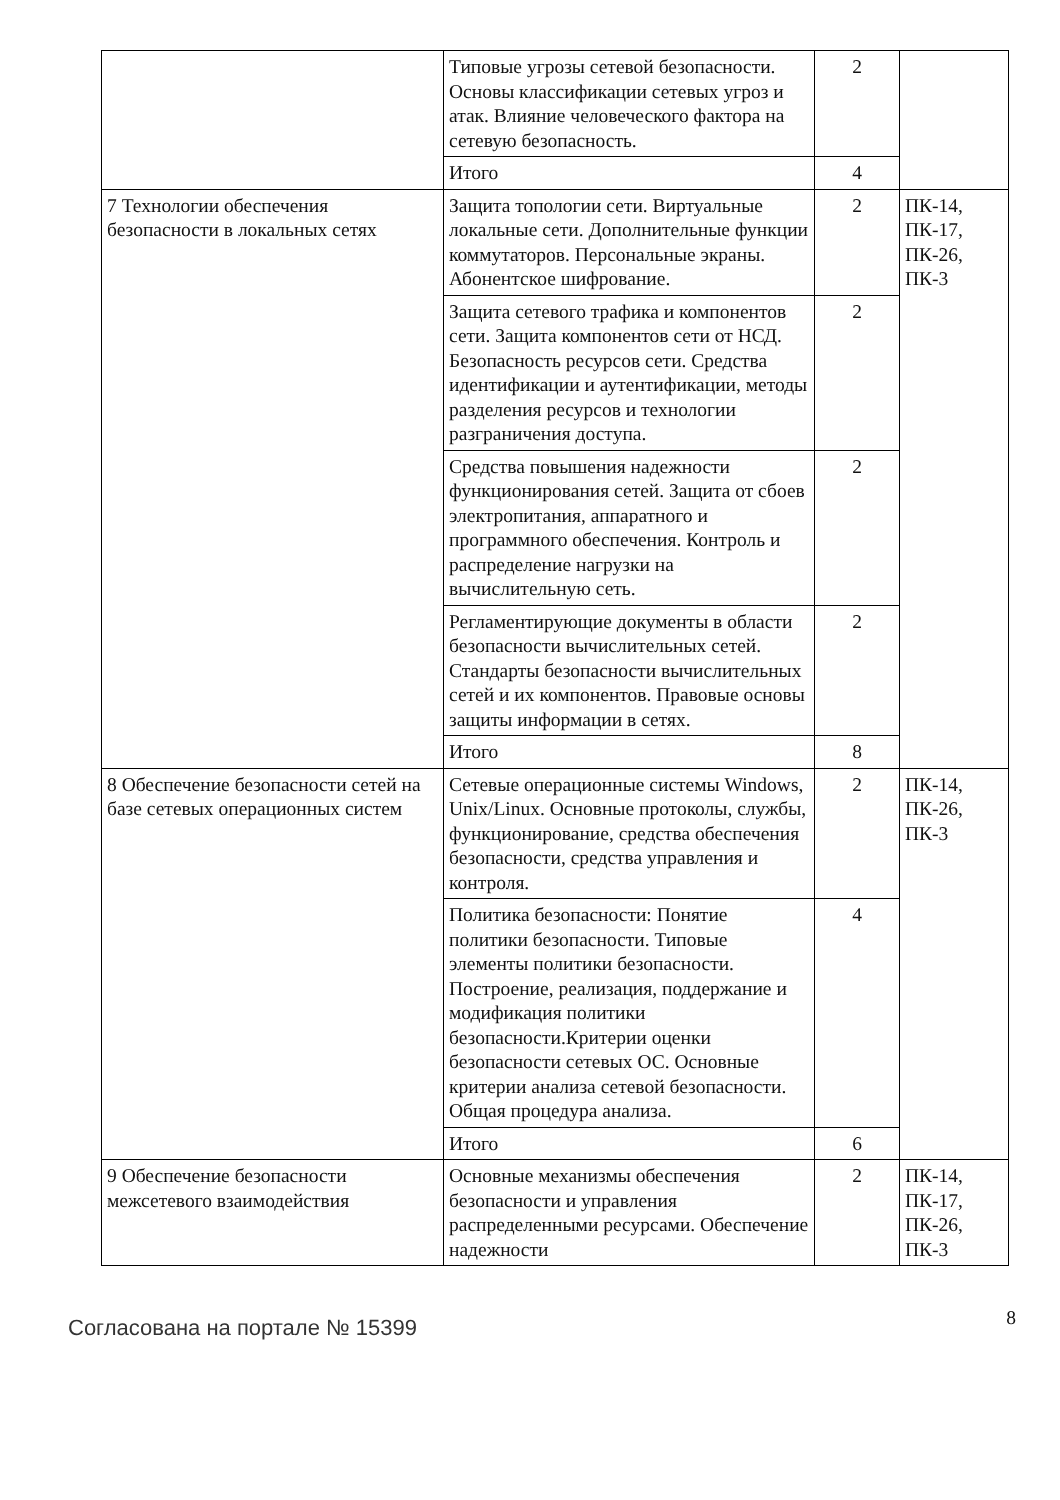| | Типовые угрозы сетевой безопасности. Основы классификации сетевых угроз и атак. Влияние человеческого фактора на сетевую безопасность. | 2 | |
| | Итого | 4 | |
| 7 Технологии обеспечения безопасности в локальных сетях | Защита топологии сети. Виртуальные локальные сети. Дополнительные функции коммутаторов. Персональные экраны. Абонентское шифрование. | 2 | ПК-14, ПК-17, ПК-26, ПК-3 |
| | Защита сетевого трафика и компонентов сети. Защита компонентов сети от НСД. Безопасность ресурсов сети. Средства идентификации и аутентификации, методы разделения ресурсов и технологии разграничения доступа. | 2 | |
| | Средства повышения надежности функционирования сетей. Защита от сбоев электропитания, аппаратного и программного обеспечения. Контроль и распределение нагрузки на вычислительную сеть. | 2 | |
| | Регламентирующие документы в области безопасности вычислительных сетей. Стандарты безопасности вычислительных сетей и их компонентов. Правовые основы защиты информации в сетях. | 2 | |
| | Итого | 8 | |
| 8 Обеспечение безопасности сетей на базе сетевых операционных систем | Сетевые операционные системы Windows, Unix/Linux. Основные протоколы, службы, функционирование, средства обеспечения безопасности, средства управления и контроля. | 2 | ПК-14, ПК-26, ПК-3 |
| | Политика безопасности: Понятие политики безопасности. Типовые элементы политики безопасности. Построение, реализация, поддержание и модификация политики безопасности.Критерии оценки безопасности сетевых ОС. Основные критерии анализа сетевой безопасности. Общая процедура анализа. | 4 | |
| | Итого | 6 | |
| 9 Обеспечение безопасности межсетевого взаимодействия | Основные механизмы обеспечения безопасности и управления распределенными ресурсами. Обеспечение надежности | 2 | ПК-14, ПК-17, ПК-26, ПК-3 |
Согласована на портале № 15399
8